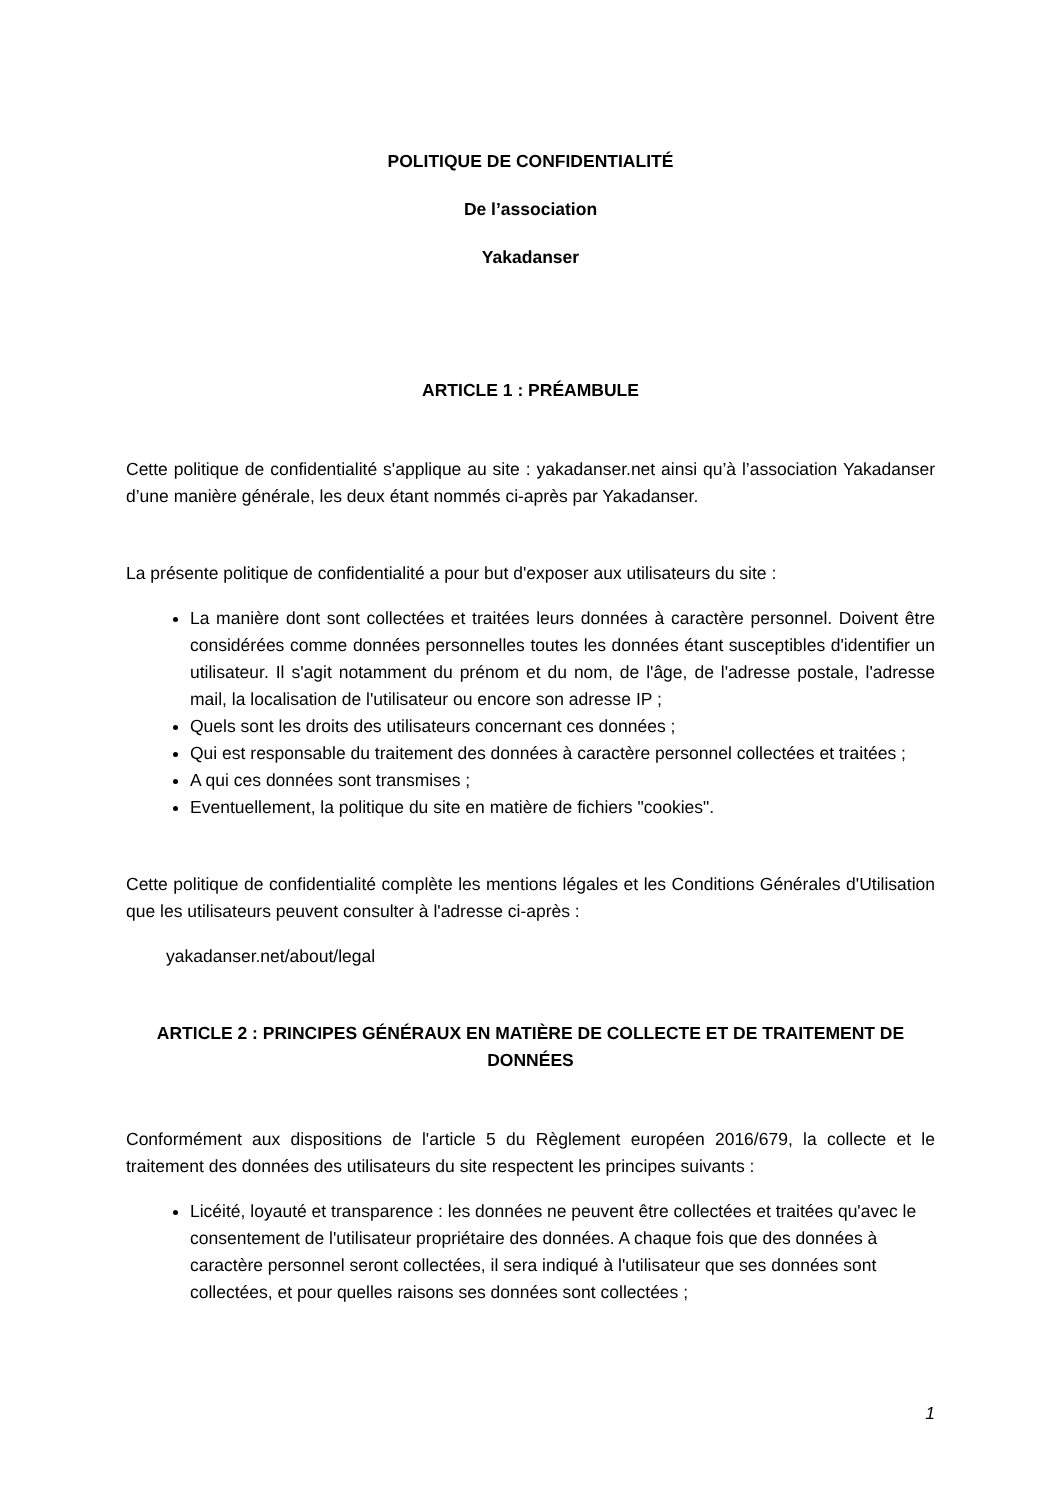POLITIQUE DE CONFIDENTIALITÉ
De l’association
Yakadanser
ARTICLE 1 : PRÉAMBULE
Cette politique de confidentialité s'applique au site : yakadanser.net ainsi qu’à l’association Yakadanser d’une manière générale, les deux étant nommés ci-après par Yakadanser.
La présente politique de confidentialité a pour but d'exposer aux utilisateurs du site :
La manière dont sont collectées et traitées leurs données à caractère personnel. Doivent être considérées comme données personnelles toutes les données étant susceptibles d'identifier un utilisateur. Il s'agit notamment du prénom et du nom, de l'âge, de l'adresse postale, l'adresse mail, la localisation de l'utilisateur ou encore son adresse IP ;
Quels sont les droits des utilisateurs concernant ces données ;
Qui est responsable du traitement des données à caractère personnel collectées et traitées ;
A qui ces données sont transmises ;
Eventuellement, la politique du site en matière de fichiers "cookies".
Cette politique de confidentialité complète les mentions légales et les Conditions Générales d'Utilisation que les utilisateurs peuvent consulter à l'adresse ci-après :
yakadanser.net/about/legal
ARTICLE 2 : PRINCIPES GÉNÉRAUX EN MATIÈRE DE COLLECTE ET DE TRAITEMENT DE DONNÉES
Conformément aux dispositions de l'article 5 du Règlement européen 2016/679, la collecte et le traitement des données des utilisateurs du site respectent les principes suivants :
Licéité, loyauté et transparence : les données ne peuvent être collectées et traitées qu'avec le consentement de l'utilisateur propriétaire des données. A chaque fois que des données à caractère personnel seront collectées, il sera indiqué à l'utilisateur que ses données sont collectées, et pour quelles raisons ses données sont collectées ;
1